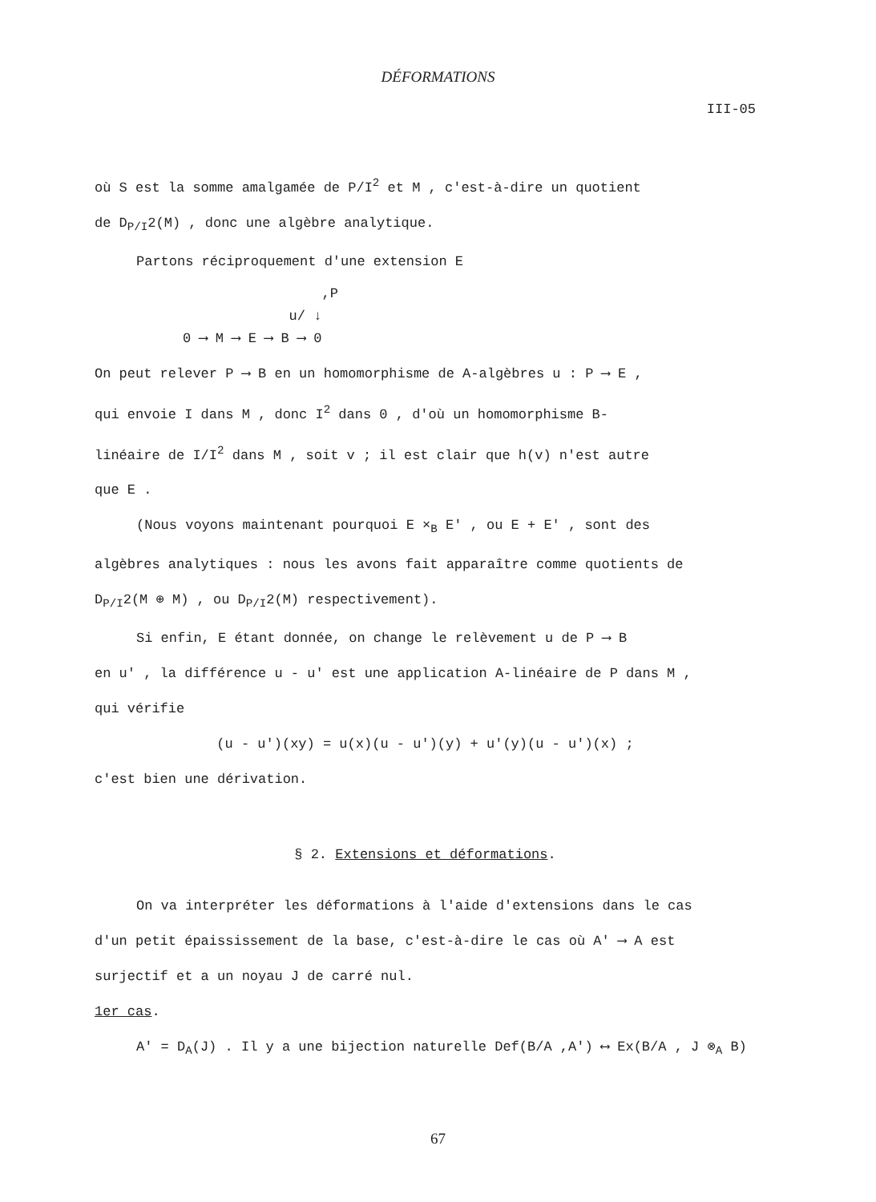DÉFORMATIONS
III-05
où S est la somme amalgamée de P/I<sup>2</sup> et M , c'est-à-dire un quotient
de D<sub>P/I</sub>2(M) , donc une algèbre analytique.
Partons réciproquement d'une extension E
,P u/ ↓ 0 ⟶ M ⟶ E ⟶ B ⟶ 0
On peut relever P ⟶ B en un homomorphisme de A-algèbres u : P ⟶ E ,
qui envoie I dans M , donc I<sup>2</sup> dans 0 , d'où un homomorphisme B-
linéaire de I/I<sup>2</sup> dans M , soit v ; il est clair que h(v) n'est autre
que E .
(Nous voyons maintenant pourquoi E ×<sub>B</sub> E' , ou E + E' , sont des
algèbres analytiques : nous les avons fait apparaître comme quotients de
D<sub>P/I</sub>2(M ⊕ M) , ou D<sub>P/I</sub>2(M) respectivement).
Si enfin, E étant donnée, on change le relèvement u de P ⟶ B
en u' , la différence u - u' est une application A-linéaire de P dans M ,
qui vérifie
(u - u')(xy) = u(x)(u - u')(y) + u'(y)(u - u')(x) ;
c'est bien une dérivation.
§ 2. Extensions et déformations.
On va interpréter les déformations à l'aide d'extensions dans le cas
d'un petit épaississement de la base, c'est-à-dire le cas où A' ⟶ A est
surjectif et a un noyau J de carré nul.
1er cas.
A' = D<sub>A</sub>(J) . Il y a une bijection naturelle Def(B/A ,A') ⟷ Ex(B/A , J ⊗<sub>A</sub> B)
67